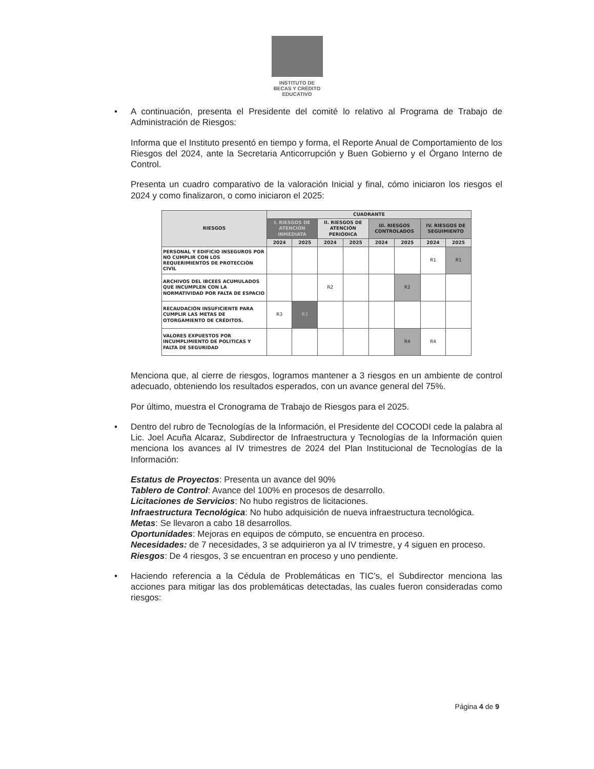INSTITUTO DE
BECAS Y CRÉDITO
EDUCATIVO
•
A continuación, presenta el Presidente del comité lo relativo al Programa de Trabajo de Administración de Riesgos:
Informa que el Instituto presentó en tiempo y forma, el Reporte Anual de Comportamiento de los Riesgos del 2024, ante la Secretaria Anticorrupción y Buen Gobierno y el Órgano Interno de Control.
Presenta un cuadro comparativo de la valoración Inicial y final, cómo iniciaron los riesgos el 2024 y como finalizaron, o como iniciaron el 2025:
| RIESGOS | CUADRANTE | | | | | | | |
| --- | --- | --- | --- | --- | --- | --- | --- | --- |
| | I. RIESGOS DE ATENCIÓN INMEDIATA | | II. RIESGOS DE ATENCIÓN PERIÓDICA | | III. RIESGOS CONTROLADOS | | IV. RIESGOS DE SEGUIMIENTO | |
| | 2024 | 2025 | 2024 | 2025 | 2024 | 2025 | 2024 | 2025 |
| PERSONAL Y EDIFICIO INSEGUROS POR NO CUMPLIR CON LOS REQUERIMIENTOS DE PROTECCIÓN CIVIL | | | | | | | R1 | R1 |
| ARCHIVOS DEL IBCEES ACUMULADOS QUE INCUMPLEN CON LA NORMATIVIDAD POR FALTA DE ESPACIO | | | R2 | | | R2 | | |
| RECAUDACIÓN INSUFICIENTE PARA CUMPLIR LAS METAS DE OTORGAMIENTO DE CRÉDITOS. | R3 | R3 | | | | | | |
| VALORES EXPUESTOS POR INCUMPLIMIENTO DE POLITICAS Y FALTA DE SEGURIDAD | | | | | | R4 | R4 | |
Menciona que, al cierre de riesgos, logramos mantener a 3 riesgos en un ambiente de control adecuado, obteniendo los resultados esperados, con un avance general del 75%.
Por último, muestra el Cronograma de Trabajo de Riesgos para el 2025.
•
Dentro del rubro de Tecnologías de la Información, el Presidente del COCODI cede la palabra al Lic. Joel Acuña Alcaraz, Subdirector de Infraestructura y Tecnologías de la Información quien menciona los avances al IV trimestres de 2024 del Plan Institucional de Tecnologías de la Información:
Estatus de Proyectos: Presenta un avance del 90%
Tablero de Control: Avance del 100% en procesos de desarrollo.
Licitaciones de Servicios: No hubo registros de licitaciones.
Infraestructura Tecnológica: No hubo adquisición de nueva infraestructura tecnológica.
Metas: Se llevaron a cabo 18 desarrollos.
Oportunidades: Mejoras en equipos de cómputo, se encuentra en proceso.
Necesidades: de 7 necesidades, 3 se adquirieron ya al IV trimestre, y 4 siguen en proceso.
Riesgos: De 4 riesgos, 3 se encuentran en proceso y uno pendiente.
•
Haciendo referencia a la Cédula de Problemáticas en TIC’s, el Subdirector menciona las acciones para mitigar las dos problemáticas detectadas, las cuales fueron consideradas como riesgos:
Página 4 de 9